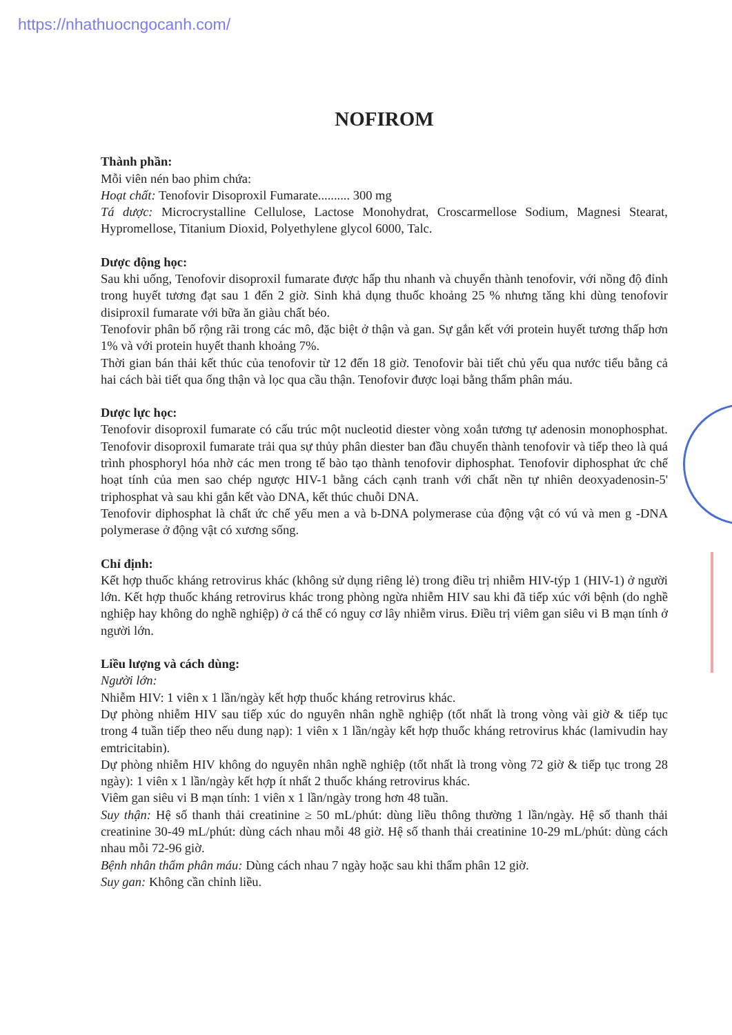https://nhathuocngocanh.com/
NOFIROM
Thành phần:
Mỗi viên nén bao phim chứa:
Hoạt chất: Tenofovir Disoproxil Fumarate.......... 300 mg
Tá dược: Microcrystalline Cellulose, Lactose Monohydrat, Croscarmellose Sodium, Magnesi Stearat, Hypromellose, Titanium Dioxid, Polyethylene glycol 6000, Talc.
Dược động học:
Sau khi uống, Tenofovir disoproxil fumarate được hấp thu nhanh và chuyển thành tenofovir, với nồng độ đỉnh trong huyết tương đạt sau 1 đến 2 giờ. Sinh khả dụng thuốc khoảng 25 % nhưng tăng khi dùng tenofovir disiproxil fumarate với bữa ăn giàu chất béo.
Tenofovir phân bố rộng rãi trong các mô, đặc biệt ở thận và gan. Sự gắn kết với protein huyết tương thấp hơn 1% và với protein huyết thanh khoảng 7%.
Thời gian bán thải kết thúc của tenofovir từ 12 đến 18 giờ. Tenofovir bài tiết chủ yếu qua nước tiểu bằng cả hai cách bài tiết qua ống thận và lọc qua cầu thận. Tenofovir được loại bằng thẩm phân máu.
Dược lực học:
Tenofovir disoproxil fumarate có cấu trúc một nucleotid diester vòng xoắn tương tự adenosin monophosphat. Tenofovir disoproxil fumarate trải qua sự thủy phân diester ban đầu chuyển thành tenofovir và tiếp theo là quá trình phosphoryl hóa nhờ các men trong tế bào tạo thành tenofovir diphosphat. Tenofovir diphosphat ức chế hoạt tính của men sao chép ngược HIV-1 bằng cách cạnh tranh với chất nền tự nhiên deoxyadenosin-5' triphosphat và sau khi gắn kết vào DNA, kết thúc chuỗi DNA.
Tenofovir diphosphat là chất ức chế yếu men a và b-DNA polymerase của động vật có vú và men g -DNA polymerase ở động vật có xương sống.
Chỉ định:
Kết hợp thuốc kháng retrovirus khác (không sử dụng riêng lẻ) trong điều trị nhiễm HIV-týp 1 (HIV-1) ở người lớn. Kết hợp thuốc kháng retrovirus khác trong phòng ngừa nhiễm HIV sau khi đã tiếp xúc với bệnh (do nghề nghiệp hay không do nghề nghiệp) ở cá thể có nguy cơ lây nhiễm virus. Điều trị viêm gan siêu vi B mạn tính ở người lớn.
Liều lượng và cách dùng:
Người lớn:
Nhiễm HIV: 1 viên x 1 lần/ngày kết hợp thuốc kháng retrovirus khác.
Dự phòng nhiễm HIV sau tiếp xúc do nguyên nhân nghề nghiệp (tốt nhất là trong vòng vài giờ & tiếp tục trong 4 tuần tiếp theo nếu dung nạp): 1 viên x 1 lần/ngày kết hợp thuốc kháng retrovirus khác (lamivudin hay emtricitabin).
Dự phòng nhiễm HIV không do nguyên nhân nghề nghiệp (tốt nhất là trong vòng 72 giờ & tiếp tục trong 28 ngày): 1 viên x 1 lần/ngày kết hợp ít nhất 2 thuốc kháng retrovirus khác.
Viêm gan siêu vi B mạn tính: 1 viên x 1 lần/ngày trong hơn 48 tuần.
Suy thận: Hệ số thanh thải creatinine ≥ 50 mL/phút: dùng liều thông thường 1 lần/ngày. Hệ số thanh thải creatinine 30-49 mL/phút: dùng cách nhau mỗi 48 giờ. Hệ số thanh thải creatinine 10-29 mL/phút: dùng cách nhau mỗi 72-96 giờ.
Bệnh nhân thẩm phân máu: Dùng cách nhau 7 ngày hoặc sau khi thẩm phân 12 giờ.
Suy gan: Không cần chỉnh liều.